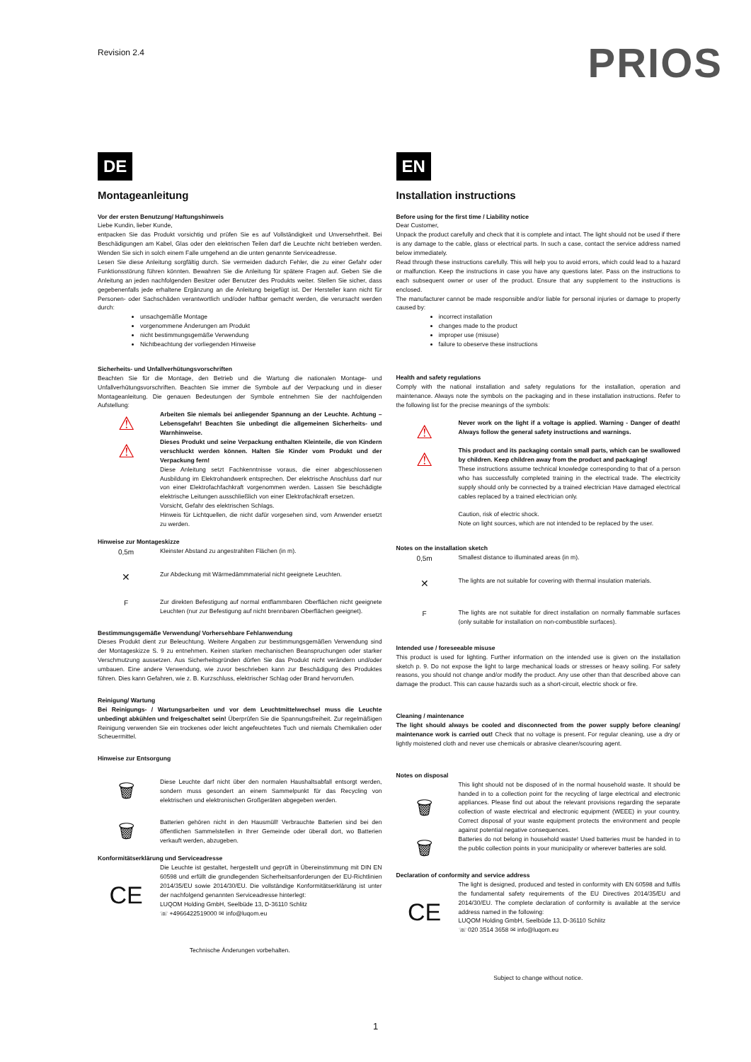Revision 2.4
PRIOS
DE
Montageanleitung
Vor der ersten Benutzung/ Haftungshinweis
Liebe Kundin, lieber Kunde,
entpacken Sie das Produkt vorsichtig und prüfen Sie es auf Vollständigkeit und Unversehrtheit. Bei Beschädigungen am Kabel, Glas oder den elektrischen Teilen darf die Leuchte nicht betrieben werden. Wenden Sie sich in solch einem Falle umgehend an die unten genannte Serviceadresse.
Lesen Sie diese Anleitung sorgfältig durch. Sie vermeiden dadurch Fehler, die zu einer Gefahr oder Funktionsstörung führen könnten. Bewahren Sie die Anleitung für spätere Fragen auf. Geben Sie die Anleitung an jeden nachfolgenden Besitzer oder Benutzer des Produkts weiter. Stellen Sie sicher, dass gegebenenfalls jede erhaltene Ergänzung an die Anleitung beigefügt ist. Der Hersteller kann nicht für Personen- oder Sachschäden verantwortlich und/oder haftbar gemacht werden, die verursacht werden durch:
unsachgemäße Montage
vorgenommene Änderungen am Produkt
nicht bestimmungsgemäße Verwendung
Nichtbeachtung der vorliegenden Hinweise
Sicherheits- und Unfallverhütungsvorschriften
Beachten Sie für die Montage, den Betrieb und die Wartung die nationalen Montage- und Unfallverhütungsvorschriften. Beachten Sie immer die Symbole auf der Verpackung und in dieser Montageanleitung. Die genauen Bedeutungen der Symbole entnehmen Sie der nachfolgenden Aufstellung:
⚠
⚠
Arbeiten Sie niemals bei anliegender Spannung an der Leuchte. Achtung – Lebensgefahr! Beachten Sie unbedingt die allgemeinen Sicherheits- und Warnhinweise.
Dieses Produkt und seine Verpackung enthalten Kleinteile, die von Kindern verschluckt werden können. Halten Sie Kinder vom Produkt und der Verpackung fern!
Diese Anleitung setzt Fachkenntnisse voraus, die einer abgeschlossenen Ausbildung im Elektrohandwerk entsprechen. Der elektrische Anschluss darf nur von einer Elektrofachfachkraft vorgenommen werden. Lassen Sie beschädigte elektrische Leitungen ausschließlich von einer Elektrofachkraft ersetzen.
Vorsicht, Gefahr des elektrischen Schlags.
Hinweis für Lichtquellen, die nicht dafür vorgesehen sind, vom Anwender ersetzt zu werden.
Hinweise zur Montageskizze
0,5m
Kleinster Abstand zu angestrahlten Flächen (in m).
✕
Zur Abdeckung mit Wärmedämmmaterial nicht geeignete Leuchten.
F
Zur direkten Befestigung auf normal entflammbaren Oberflächen nicht geeignete Leuchten (nur zur Befestigung auf nicht brennbaren Oberflächen geeignet).
Bestimmungsgemäße Verwendung/ Vorhersehbare Fehlanwendung
Dieses Produkt dient zur Beleuchtung. Weitere Angaben zur bestimmungsgemäßen Verwendung sind der Montageskizze S. 9 zu entnehmen. Keinen starken mechanischen Beanspruchungen oder starker Verschmutzung aussetzen. Aus Sicherheitsgründen dürfen Sie das Produkt nicht verändern und/oder umbauen. Eine andere Verwendung, wie zuvor beschrieben kann zur Beschädigung des Produktes führen. Dies kann Gefahren, wie z. B. Kurzschluss, elektrischer Schlag oder Brand hervorrufen.
Reinigung/ Wartung
Bei Reinigungs- / Wartungsarbeiten und vor dem Leuchtmittelwechsel muss die Leuchte unbedingt abkühlen und freigeschaltet sein! Überprüfen Sie die Spannungsfreiheit. Zur regelmäßigen Reinigung verwenden Sie ein trockenes oder leicht angefeuchtetes Tuch und niemals Chemikalien oder Scheuermittel.
Hinweise zur Entsorgung
🗑
Diese Leuchte darf nicht über den normalen Haushaltsabfall entsorgt werden, sondern muss gesondert an einem Sammelpunkt für das Recycling von elektrischen und elektronischen Großgeräten abgegeben werden.
🗑
Batterien gehören nicht in den Hausmüll! Verbrauchte Batterien sind bei den öffentlichen Sammelstellen in Ihrer Gemeinde oder überall dort, wo Batterien verkauft werden, abzugeben.
Konformitätserklärung und Serviceadresse
CE
Die Leuchte ist gestaltet, hergestellt und geprüft in Übereinstimmung mit DIN EN 60598 und erfüllt die grundlegenden Sicherheitsanforderungen der EU-Richtlinien 2014/35/EU sowie 2014/30/EU. Die vollständige Konformitätserklärung ist unter der nachfolgend genannten Serviceadresse hinterlegt:
LUQOM Holding GmbH, Seelbüde 13, D-36110 Schlitz
☏ +4966422519000 ✉ info@luqom.eu
Technische Änderungen vorbehalten.
EN
Installation instructions
Before using for the first time / Liability notice
Dear Customer,
Unpack the product carefully and check that it is complete and intact. The light should not be used if there is any damage to the cable, glass or electrical parts. In such a case, contact the service address named below immediately.
Read through these instructions carefully. This will help you to avoid errors, which could lead to a hazard or malfunction. Keep the instructions in case you have any questions later. Pass on the instructions to each subsequent owner or user of the product. Ensure that any supplement to the instructions is enclosed.
The manufacturer cannot be made responsible and/or liable for personal injuries or damage to property caused by:
incorrect installation
changes made to the product
improper use (misuse)
failure to obeserve these instructions
Health and safety regulations
Comply with the national installation and safety regulations for the installation, operation and maintenance. Always note the symbols on the packaging and in these installation instructions. Refer to the following list for the precise meanings of the symbols:
⚠
⚠
Never work on the light if a voltage is applied. Warning - Danger of death! Always follow the general safety instructions and warnings.
This product and its packaging contain small parts, which can be swallowed by children. Keep children away from the product and packaging!
These instructions assume technical knowledge corresponding to that of a person who has successfully completed training in the electrical trade. The electricity supply should only be connected by a trained electrician Have damaged electrical cables replaced by a trained electrician only.
Caution, risk of electric shock.
Note on light sources, which are not intended to be replaced by the user.
Notes on the installation sketch
0,5m
Smallest distance to illuminated areas (in m).
✕
The lights are not suitable for covering with thermal insulation materials.
F
The lights are not suitable for direct installation on normally flammable surfaces (only suitable for installation on non-combustible surfaces).
Intended use / foreseeable misuse
This product is used for lighting. Further information on the intended use is given on the installation sketch p. 9. Do not expose the light to large mechanical loads or stresses or heavy soiling. For safety reasons, you should not change and/or modify the product. Any use other than that described above can damage the product. This can cause hazards such as a short-circuit, electric shock or fire.
Cleaning / maintenance
The light should always be cooled and disconnected from the power supply before cleaning/ maintenance work is carried out! Check that no voltage is present. For regular cleaning, use a dry or lightly moistened cloth and never use chemicals or abrasive cleaner/scouring agent.
Notes on disposal
🗑
This light should not be disposed of in the normal household waste. It should be handed in to a collection point for the recycling of large electrical and electronic appliances. Please find out about the relevant provisions regarding the separate collection of waste electrical and electronic equipment (WEEE) in your country. Correct disposal of your waste equipment protects the environment and people against potential negative consequences.
🗑
Batteries do not belong in household waste! Used batteries must be handed in to the public collection points in your municipality or wherever batteries are sold.
Declaration of conformity and service address
CE
The light is designed, produced and tested in conformity with EN 60598 and fulfils the fundamental safety requirements of the EU Directives 2014/35/EU and 2014/30/EU. The complete declaration of conformity is available at the service address named in the following:
LUQOM Holding GmbH, Seelbüde 13, D-36110 Schlitz
☏ 020 3514 3658 ✉ info@luqom.eu
Subject to change without notice.
1